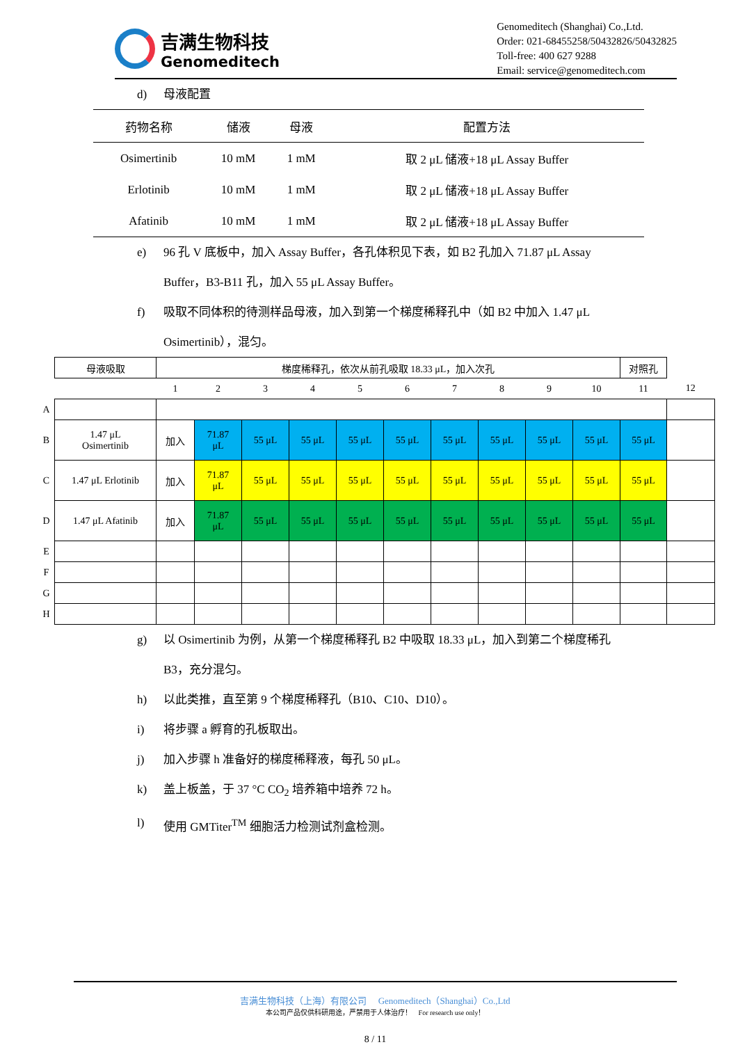吉满生物科技
Genomeditech
Genomeditech (Shanghai) Co.,Ltd.
Order: 021-68455258/50432826/50432825
Toll-free: 400 627 9288
Email: service@genomeditech.com
d) 母液配置
| 药物名称 | 储液 | 母液 | 配置方法 |
| --- | --- | --- | --- |
| Osimertinib | 10 mM | 1 mM | 取 2 μL 储液+18 μL Assay Buffer |
| Erlotinib | 10 mM | 1 mM | 取 2 μL 储液+18 μL Assay Buffer |
| Afatinib | 10 mM | 1 mM | 取 2 μL 储液+18 μL Assay Buffer |
e) 96 孔 V 底板中，加入 Assay Buffer，各孔体积见下表，如 B2 孔加入 71.87 μL Assay Buffer，B3-B11 孔，加入 55 μL Assay Buffer。
f) 吸取不同体积的待测样品母液，加入到第一个梯度稀释孔中（如 B2 中加入 1.47 μL Osimertinib），混匀。
| | 母液吸取 | 梯度稀释孔，依次从前孔吸取 18.33 μL，加入次孔 | | | | | | | | | | 对照孔 | |
| | | 1 | 2 | 3 | 4 | 5 | 6 | 7 | 8 | 9 | 10 | 11 | 12 |
| A | | | | | | | | | | | | | |
| B | 1.47 μL Osimertinib | 加入 | 71.87 μL | 55 μL | 55 μL | 55 μL | 55 μL | 55 μL | 55 μL | 55 μL | 55 μL | 55 μL | |
| C | 1.47 μL Erlotinib | 加入 | 71.87 μL | 55 μL | 55 μL | 55 μL | 55 μL | 55 μL | 55 μL | 55 μL | 55 μL | 55 μL | |
| D | 1.47 μL Afatinib | 加入 | 71.87 μL | 55 μL | 55 μL | 55 μL | 55 μL | 55 μL | 55 μL | 55 μL | 55 μL | 55 μL | |
| E | | | | | | | | | | | | | |
| F | | | | | | | | | | | | | |
| G | | | | | | | | | | | | | |
| H | | | | | | | | | | | | | |
g) 以 Osimertinib 为例，从第一个梯度稀释孔 B2 中吸取 18.33 μL，加入到第二个梯度稀孔 B3，充分混匀。
h) 以此类推，直至第 9 个梯度稀释孔（B10、C10、D10）。
i) 将步骤 a 孵育的孔板取出。
j) 加入步骤 h 准备好的梯度稀释液，每孔 50 μL。
k) 盖上板盖，于 37 °C CO<sub>2</sub> 培养箱中培养 72 h。
l) 使用 GMTiter<sup>TM</sup> 细胞活力检测试剂盒检测。
吉满生物科技（上海）有限公司 Genomeditech（Shanghai）Co.,Ltd
本公司产品仅供科研用途，严禁用于人体治疗！ For research use only！
8 / 11